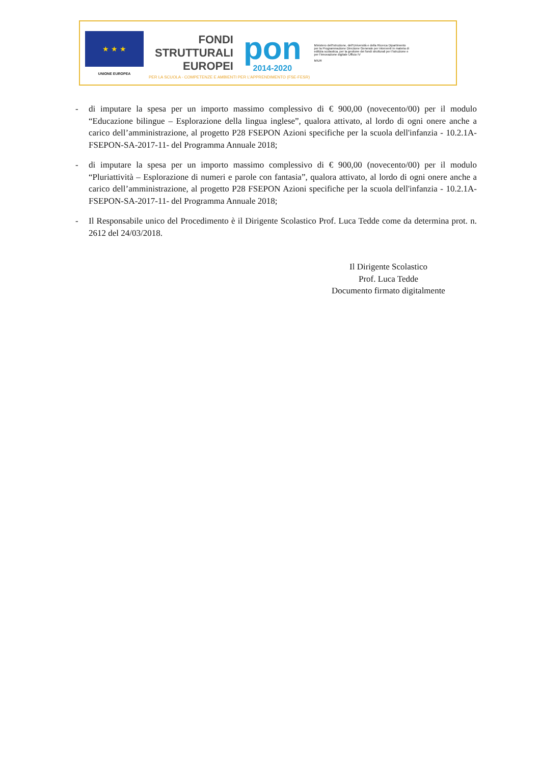★ ★ ★
UNIONE EUROPEA
FONDI
STRUTTURALI
EUROPEI
pon
2014-2020
Ministero dell'Istruzione, dell'Università e della Ricerca Dipartimento per la Programmazione Direzione Generale per interventi in materia di edilizia scolastica, per la gestione dei fondi strutturali per l'istruzione e per l'innovazione digitale Ufficio IV
MIUR
PER LA SCUOLA - COMPETENZE E AMBIENTI PER L'APPRENDIMENTO (FSE-FESR)
- di imputare la spesa per un importo massimo complessivo di € 900,00 (novecento/00) per il modulo “Educazione bilingue – Esplorazione della lingua inglese”, qualora attivato, al lordo di ogni onere anche a carico dell’amministrazione, al progetto P28 FSEPON Azioni specifiche per la scuola dell'infanzia - 10.2.1A-FSEPON-SA-2017-11- del Programma Annuale 2018;
- di imputare la spesa per un importo massimo complessivo di € 900,00 (novecento/00) per il modulo “Pluriattività – Esplorazione di numeri e parole con fantasia”, qualora attivato, al lordo di ogni onere anche a carico dell’amministrazione, al progetto P28 FSEPON Azioni specifiche per la scuola dell'infanzia - 10.2.1A-FSEPON-SA-2017-11- del Programma Annuale 2018;
- Il Responsabile unico del Procedimento è il Dirigente Scolastico Prof. Luca Tedde come da determina prot. n. 2612 del 24/03/2018.
Il Dirigente Scolastico
Prof. Luca Tedde
Documento firmato digitalmente